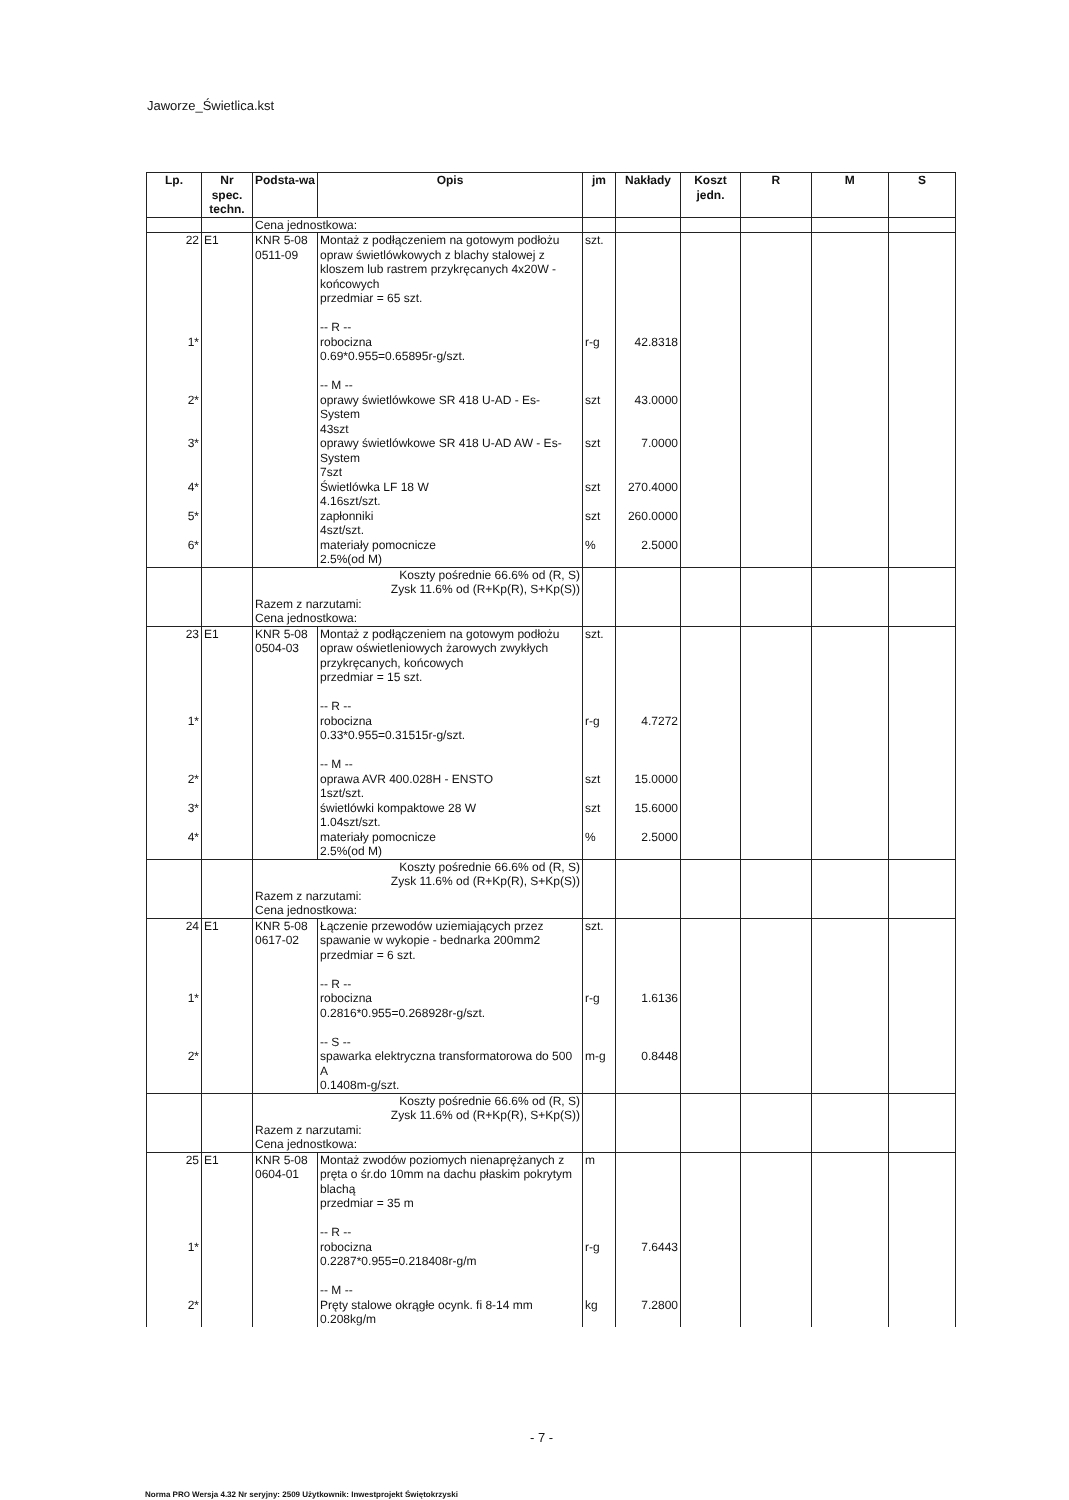Jaworze_Świetlica.kst
| Lp. | Nr spec. techn. | Podsta-wa | Opis | jm | Nakłady | Koszt jedn. | R | M | S |
| --- | --- | --- | --- | --- | --- | --- | --- | --- | --- |
| | | Cena jednostkowa: | | | | | | | |
| 22 | E1 | KNR 5-08 0511-09 | Montaż z podłączeniem na gotowym podłożu opraw świetlówkowych z blachy stalowej z kloszem lub rastrem przykręcanych 4x20W - końcowych przedmiar = 65 szt. -- R -- | szt. | | | | | |
| 1* | | | robocizna 0.69*0.955=0.65895r-g/szt. -- M -- | r-g | 42.8318 | | | | |
| 2* | | | oprawy świetlówkowe SR 418 U-AD - Es-System 43szt | szt | 43.0000 | | | | |
| 3* | | | oprawy świetlówkowe SR 418 U-AD AW - Es-System 7szt | szt | 7.0000 | | | | |
| 4* | | | Świetlówka LF 18 W 4.16szt/szt. | szt | 270.4000 | | | | |
| 5* | | | zapłonniki 4szt/szt. | szt | 260.0000 | | | | |
| 6* | | | materiały pomocnicze 2.5%(od M) | % | 2.5000 | | | | |
| | | Koszty pośrednie 66.6% od (R, S) Zysk 11.6% od (R+Kp(R), S+Kp(S)) Razem z narzutami: Cena jednostkowa: | | | | | | | |
| 23 | E1 | KNR 5-08 0504-03 | Montaż z podłączeniem na gotowym podłożu opraw oświetleniowych żarowych zwykłych przykręcanych, końcowych przedmiar = 15 szt. -- R -- | szt. | | | | | |
| 1* | | | robocizna 0.33*0.955=0.31515r-g/szt. -- M -- | r-g | 4.7272 | | | | |
| 2* | | | oprawa AVR 400.028H - ENSTO 1szt/szt. | szt | 15.0000 | | | | |
| 3* | | | świetlówki kompaktowe 28 W 1.04szt/szt. | szt | 15.6000 | | | | |
| 4* | | | materiały pomocnicze 2.5%(od M) | % | 2.5000 | | | | |
| | | Koszty pośrednie 66.6% od (R, S) Zysk 11.6% od (R+Kp(R), S+Kp(S)) Razem z narzutami: Cena jednostkowa: | | | | | | | |
| 24 | E1 | KNR 5-08 0617-02 | Łączenie przewodów uziemiających przez spawanie w wykopie - bednarka 200mm2 przedmiar = 6 szt. -- R -- | szt. | | | | | |
| 1* | | | robocizna 0.2816*0.955=0.268928r-g/szt. -- S -- | r-g | 1.6136 | | | | |
| 2* | | | spawarka elektryczna transformatorowa do 500 A 0.1408m-g/szt. | m-g | 0.8448 | | | | |
| | | Koszty pośrednie 66.6% od (R, S) Zysk 11.6% od (R+Kp(R), S+Kp(S)) Razem z narzutami: Cena jednostkowa: | | | | | | | |
| 25 | E1 | KNR 5-08 0604-01 | Montaż zwodów poziomych nienaprężanych z pręta o śr.do 10mm na dachu płaskim pokrytym blachą przedmiar = 35 m -- R -- | m | | | | | |
| 1* | | | robocizna 0.2287*0.955=0.218408r-g/m -- M -- | r-g | 7.6443 | | | | |
| 2* | | | Pręty stalowe okrągłe ocynk. fi 8-14 mm 0.208kg/m | kg | 7.2800 | | | | |
- 7 -
Norma PRO Wersja 4.32 Nr seryjny: 2509 Użytkownik: Inwestprojekt Świętokrzyski